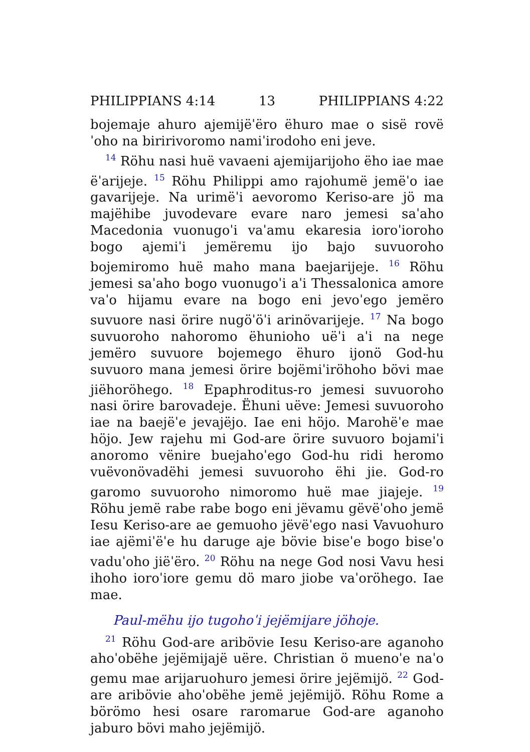PHILIPPIANS 4:14 13 PHILIPPIANS 4:22
bojemaje ahuro ajemijëˈëro ëhuro mae o sisë rovëˈoho na biririvoromo namiˈirodoho eni jeve.
<sup>14</sup> Röhu nasi huë vavaeni ajemijarijoho ëho iae mae ëˈarijeje. <sup>15</sup> Röhu Philippi amo rajohumë jemëˈo iae gavarijeje. Na urimëˈi aevoromo Keriso-are jö ma majëhibe juvodevare evare naro jemesi saˈaho Macedonia vuonugoˈi vaˈamu ekaresia ioroˈioroho bogo ajemiˈi jemëremu ijo bajo suvuoroho bojemiromo huë maho mana baejarijeje. <sup>16</sup> Röhu jemesi saˈaho bogo vuonugoˈi aˈi Thessalonica amore vaˈo hijamu evare na bogo eni jevoˈego jemëro suvuore nasi örire nugöˈöˈi arinövarijeje. <sup>17</sup> Na bogo suvuoroho nahoromo ëhunioho uëˈi aˈi na nege jemëro suvuore bojemego ëhuro ijonö God-hu suvuoro mana jemesi örire bojëmiˈiröhoho bövi mae jiëhoröhego. <sup>18</sup> Epaphroditus-ro jemesi suvuoroho nasi örire barovadeje. Ëhuni uëve: Jemesi suvuoroho iae na baejëˈe jevajëjo. Iae eni höjo. Marohëˈe mae höjo. Jew rajehu mi God-are örire suvuoro bojamiˈi anoromo vënire buejahoˈego God-hu ridi heromo vuëvonövadëhi jemesi suvuoroho ëhi jie. God-ro garomo suvuoroho nimoromo huë mae jiajeje. <sup>19</sup> Röhu jemë rabe rabe bogo eni jëvamu gëvëˈoho jemë Iesu Keriso-are ae gemuoho jëvëˈego nasi Vavuohuro iae ajëmiˈëˈe hu daruge aje bövie biseˈe bogo biseˈo vaduˈoho jiëˈëro. <sup>20</sup> Röhu na nege God nosi Vavu hesi ihoho ioroˈiore gemu dö maro jiobe vaˈoröhego. Iae mae.
Paul-mëhu ijo tugohoˈi jejëmijare jöhoje.
<sup>21</sup> Röhu God-are aribövie Iesu Keriso-are aganoho ahoˈobëhe jejëmijajë uëre. Christian ö muenoˈe naˈo gemu mae arijaruohuro jemesi örire jejëmijö. <sup>22</sup> God-are aribövie ahoˈobëhe jemë jejëmijö. Röhu Rome a börömo hesi osare raromarue God-are aganoho jaburo bövi maho jejëmijö.